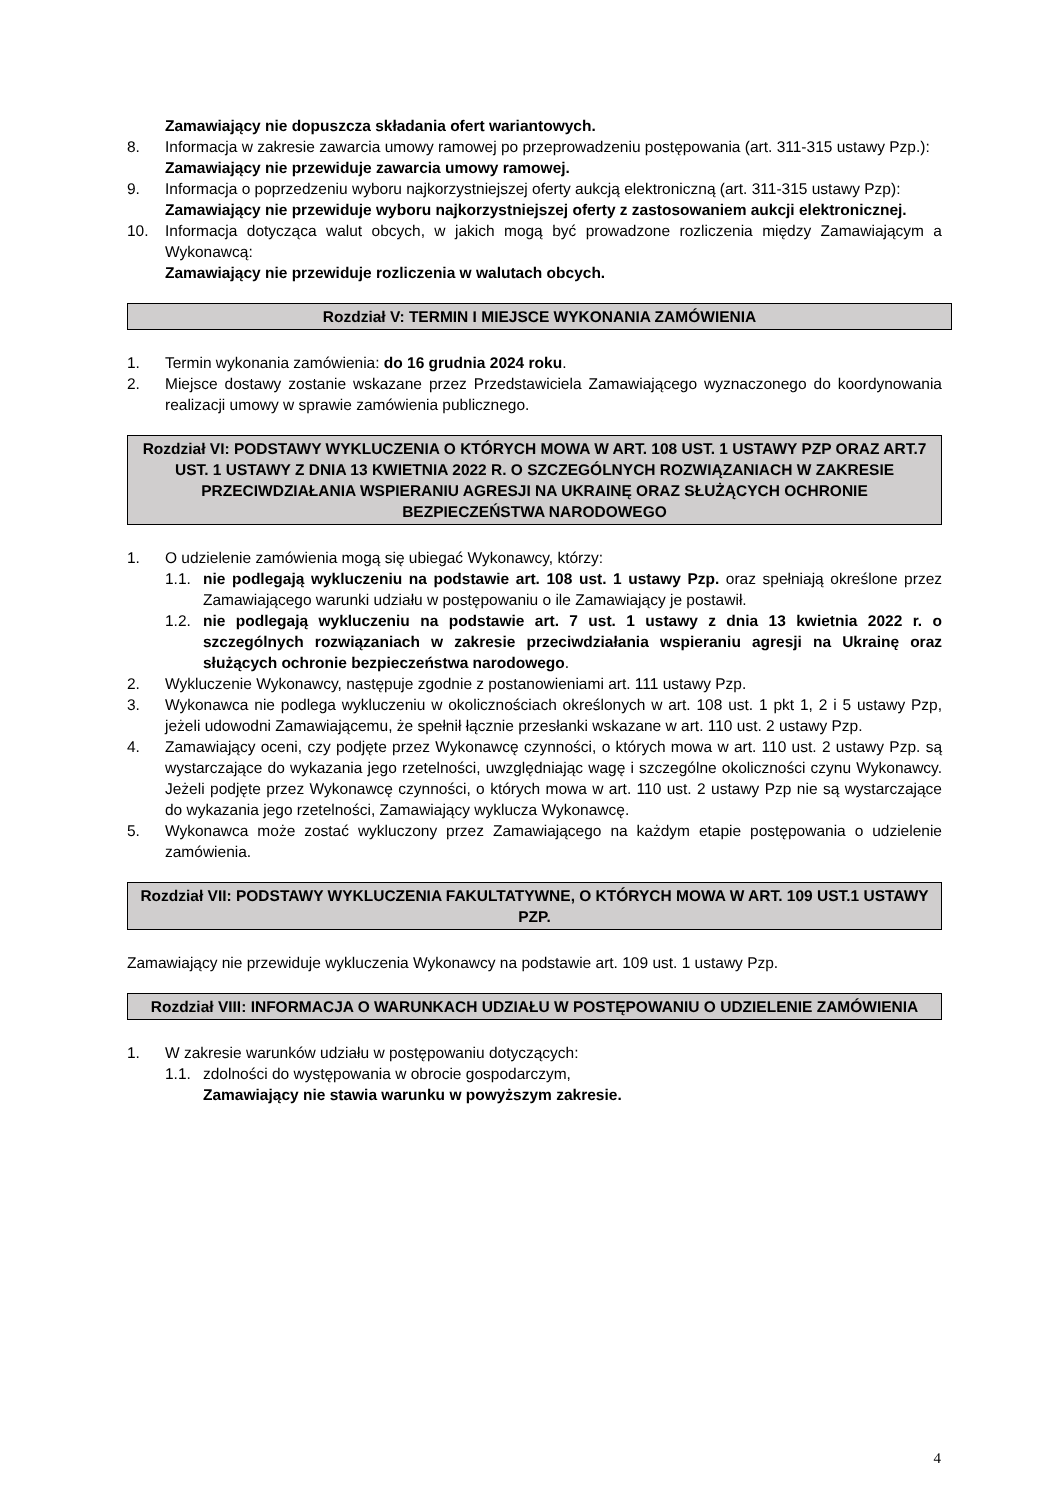Zamawiający nie dopuszcza składania ofert wariantowych.
8. Informacja w zakresie zawarcia umowy ramowej po przeprowadzeniu postępowania (art. 311-315 ustawy Pzp.):
Zamawiający nie przewiduje zawarcia umowy ramowej.
9. Informacja o poprzedzeniu wyboru najkorzystniejszej oferty aukcją elektroniczną (art. 311-315 ustawy Pzp):
Zamawiający nie przewiduje wyboru najkorzystniejszej oferty z zastosowaniem aukcji elektronicznej.
10. Informacja dotycząca walut obcych, w jakich mogą być prowadzone rozliczenia między Zamawiającym a Wykonawcą:
Zamawiający nie przewiduje rozliczenia w walutach obcych.
Rozdział V: TERMIN I MIEJSCE WYKONANIA ZAMÓWIENIA
1. Termin wykonania zamówienia: do 16 grudnia 2024 roku.
2. Miejsce dostawy zostanie wskazane przez Przedstawiciela Zamawiającego wyznaczonego do koordynowania realizacji umowy w sprawie zamówienia publicznego.
Rozdział VI: PODSTAWY WYKLUCZENIA O KTÓRYCH MOWA W ART. 108 UST. 1 USTAWY PZP ORAZ ART.7 UST. 1 USTAWY Z DNIA 13 KWIETNIA 2022 R. O SZCZEGÓLNYCH ROZWIĄZANIACH W ZAKRESIE PRZECIWDZIAŁANIA WSPIERANIU AGRESJI NA UKRAINĘ ORAZ SŁUŻĄCYCH OCHRONIE BEZPIECZEŃSTWA NARODOWEGO
1. O udzielenie zamówienia mogą się ubiegać Wykonawcy, którzy:
1.1. nie podlegają wykluczeniu na podstawie art. 108 ust. 1 ustawy Pzp. oraz spełniają określone przez Zamawiającego warunki udziału w postępowaniu o ile Zamawiający je postawił.
1.2. nie podlegają wykluczeniu na podstawie art. 7 ust. 1 ustawy z dnia 13 kwietnia 2022 r. o szczególnych rozwiązaniach w zakresie przeciwdziałania wspieraniu agresji na Ukrainę oraz służących ochronie bezpieczeństwa narodowego.
2. Wykluczenie Wykonawcy, następuje zgodnie z postanowieniami art. 111 ustawy Pzp.
3. Wykonawca nie podlega wykluczeniu w okolicznościach określonych w art. 108 ust. 1 pkt 1, 2 i 5 ustawy Pzp, jeżeli udowodni Zamawiającemu, że spełnił łącznie przesłanki wskazane w art. 110 ust. 2 ustawy Pzp.
4. Zamawiający oceni, czy podjęte przez Wykonawcę czynności, o których mowa w art. 110 ust. 2 ustawy Pzp. są wystarczające do wykazania jego rzetelności, uwzględniając wagę i szczególne okoliczności czynu Wykonawcy. Jeżeli podjęte przez Wykonawcę czynności, o których mowa w art. 110 ust. 2 ustawy Pzp nie są wystarczające do wykazania jego rzetelności, Zamawiający wyklucza Wykonawcę.
5. Wykonawca może zostać wykluczony przez Zamawiającego na każdym etapie postępowania o udzielenie zamówienia.
Rozdział VII: PODSTAWY WYKLUCZENIA FAKULTATYWNE, O KTÓRYCH MOWA W ART. 109 UST.1 USTAWY PZP.
Zamawiający nie przewiduje wykluczenia Wykonawcy na podstawie art. 109 ust. 1 ustawy Pzp.
Rozdział VIII: INFORMACJA O WARUNKACH UDZIAŁU W POSTĘPOWANIU O UDZIELENIE ZAMÓWIENIA
1. W zakresie warunków udziału w postępowaniu dotyczących:
1.1. zdolności do występowania w obrocie gospodarczym,
Zamawiający nie stawia warunku w powyższym zakresie.
4